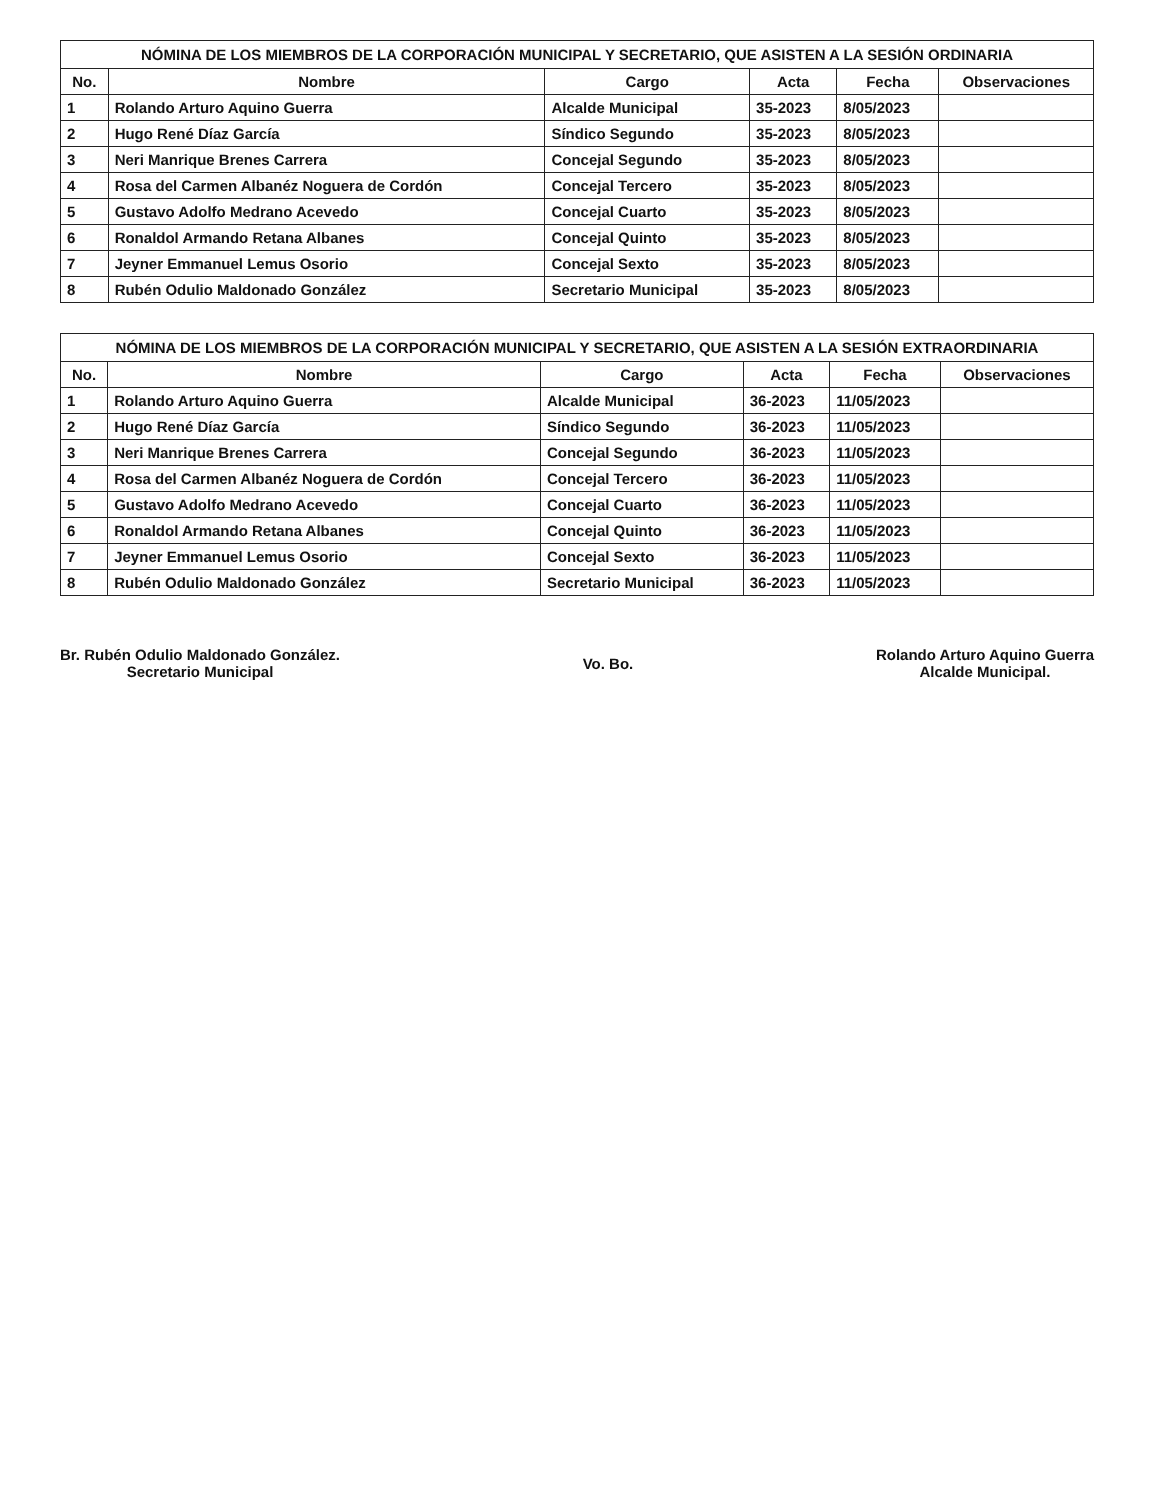NÓMINA DE LOS MIEMBROS DE LA CORPORACIÓN MUNICIPAL Y SECRETARIO, QUE ASISTEN A LA SESIÓN ORDINARIA
| No. | Nombre | Cargo | Acta | Fecha | Observaciones |
| --- | --- | --- | --- | --- | --- |
| 1 | Rolando Arturo Aquino Guerra | Alcalde Municipal | 35-2023 | 8/05/2023 | |
| 2 | Hugo René Díaz García | Síndico Segundo | 35-2023 | 8/05/2023 | |
| 3 | Neri Manrique Brenes Carrera | Concejal Segundo | 35-2023 | 8/05/2023 | |
| 4 | Rosa del Carmen Albanéz Noguera de Cordón | Concejal Tercero | 35-2023 | 8/05/2023 | |
| 5 | Gustavo Adolfo Medrano Acevedo | Concejal Cuarto | 35-2023 | 8/05/2023 | |
| 6 | Ronaldol Armando Retana Albanes | Concejal Quinto | 35-2023 | 8/05/2023 | |
| 7 | Jeyner Emmanuel Lemus Osorio | Concejal Sexto | 35-2023 | 8/05/2023 | |
| 8 | Rubén Odulio Maldonado González | Secretario Municipal | 35-2023 | 8/05/2023 | |
NÓMINA DE LOS MIEMBROS DE LA CORPORACIÓN MUNICIPAL Y SECRETARIO, QUE ASISTEN A LA SESIÓN EXTRAORDINARIA
| No. | Nombre | Cargo | Acta | Fecha | Observaciones |
| --- | --- | --- | --- | --- | --- |
| 1 | Rolando Arturo Aquino Guerra | Alcalde Municipal | 36-2023 | 11/05/2023 | |
| 2 | Hugo René Díaz García | Síndico Segundo | 36-2023 | 11/05/2023 | |
| 3 | Neri Manrique Brenes Carrera | Concejal Segundo | 36-2023 | 11/05/2023 | |
| 4 | Rosa del Carmen Albanéz Noguera de Cordón | Concejal Tercero | 36-2023 | 11/05/2023 | |
| 5 | Gustavo Adolfo Medrano Acevedo | Concejal Cuarto | 36-2023 | 11/05/2023 | |
| 6 | Ronaldol Armando Retana Albanes | Concejal Quinto | 36-2023 | 11/05/2023 | |
| 7 | Jeyner Emmanuel Lemus Osorio | Concejal Sexto | 36-2023 | 11/05/2023 | |
| 8 | Rubén Odulio Maldonado González | Secretario Municipal | 36-2023 | 11/05/2023 | |
Br. Rubén Odulio Maldonado González.
Secretario Municipal
Vo. Bo. Rolando Arturo Aquino Guerra
Alcalde Municipal.